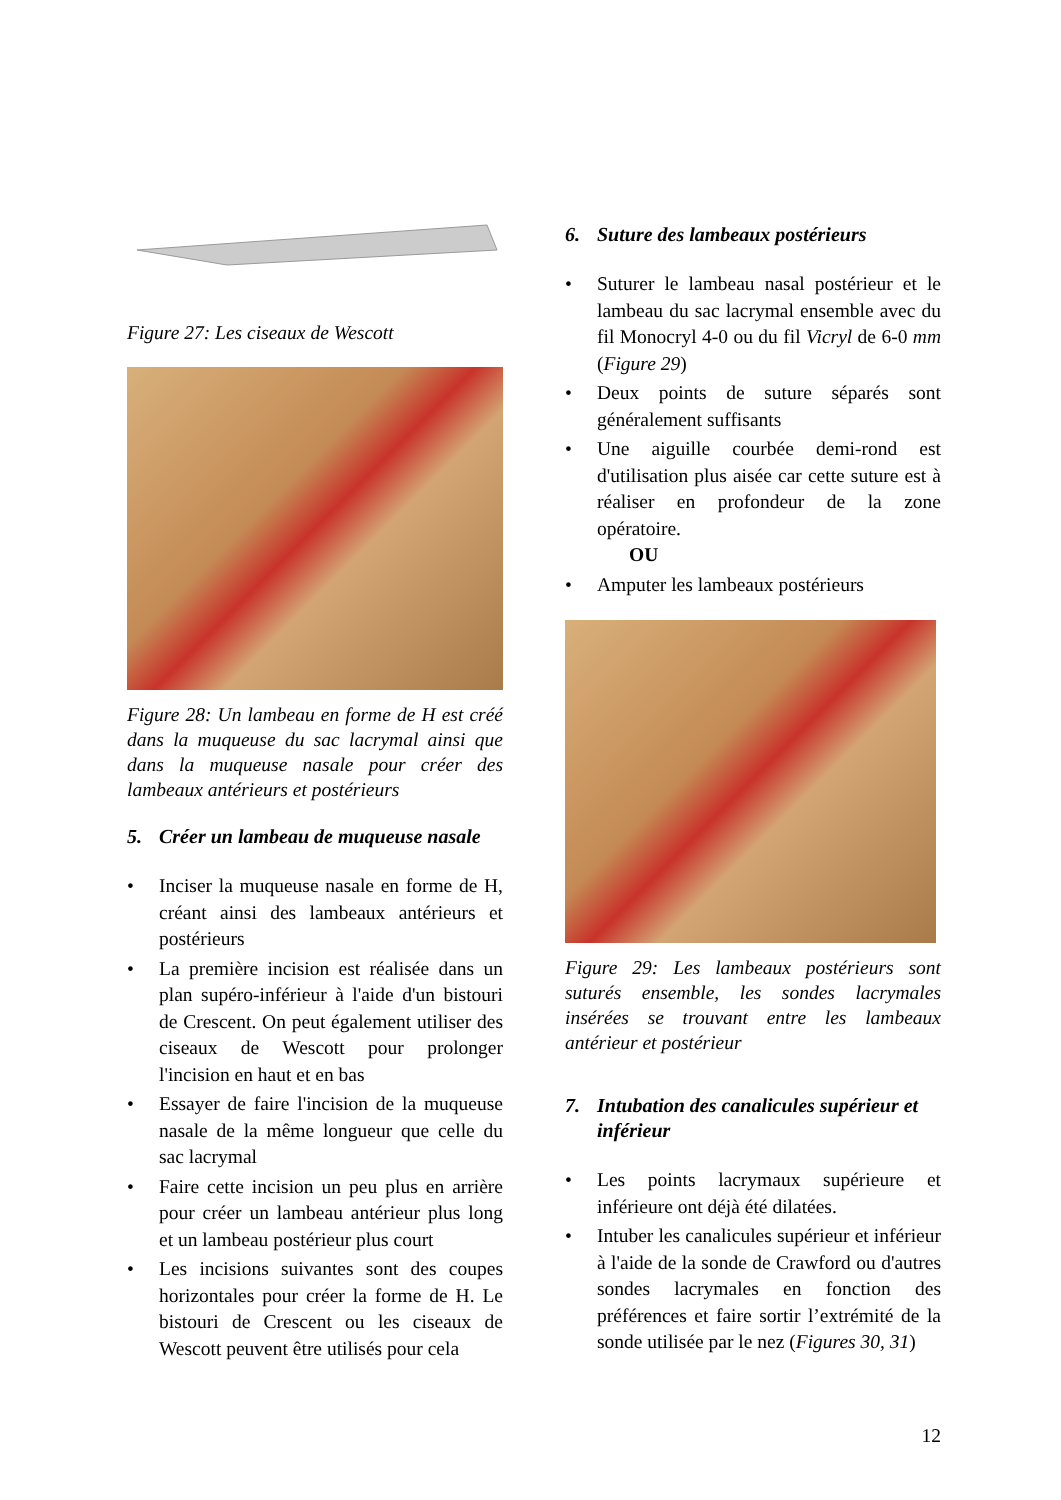Figure 27: Les ciseaux de Wescott
Figure 28: Un lambeau en forme de H est créé dans la muqueuse du sac lacrymal ainsi que dans la muqueuse nasale pour créer des lambeaux antérieurs et postérieurs
5. Créer un lambeau de muqueuse nasale
• Inciser la muqueuse nasale en forme de H, créant ainsi des lambeaux antérieurs et postérieurs
• La première incision est réalisée dans un plan supéro-inférieur à l'aide d'un bistouri de Crescent. On peut également utiliser des ciseaux de Wescott pour prolonger l'incision en haut et en bas
• Essayer de faire l'incision de la muqueuse nasale de la même longueur que celle du sac lacrymal
• Faire cette incision un peu plus en arrière pour créer un lambeau antérieur plus long et un lambeau postérieur plus court
• Les incisions suivantes sont des coupes horizontales pour créer la forme de H. Le bistouri de Crescent ou les ciseaux de Wescott peuvent être utilisés pour cela
6. Suture des lambeaux postérieurs
• Suturer le lambeau nasal postérieur et le lambeau du sac lacrymal ensemble avec du fil Monocryl 4-0 ou du fil Vicryl de 6-0 mm (Figure 29)
• Deux points de suture séparés sont généralement suffisants
• Une aiguille courbée demi-rond est d'utilisation plus aisée car cette suture est à réaliser en profondeur de la zone opératoire.
OU
• Amputer les lambeaux postérieurs
Figure 29: Les lambeaux postérieurs sont suturés ensemble, les sondes lacrymales insérées se trouvant entre les lambeaux antérieur et postérieur
7. Intubation des canalicules supérieur et inférieur
• Les points lacrymaux supérieure et inférieure ont déjà été dilatées.
• Intuber les canalicules supérieur et inférieur à l'aide de la sonde de Crawford ou d'autres sondes lacrymales en fonction des préférences et faire sortir l’extrémité de la sonde utilisée par le nez (Figures 30, 31)
12